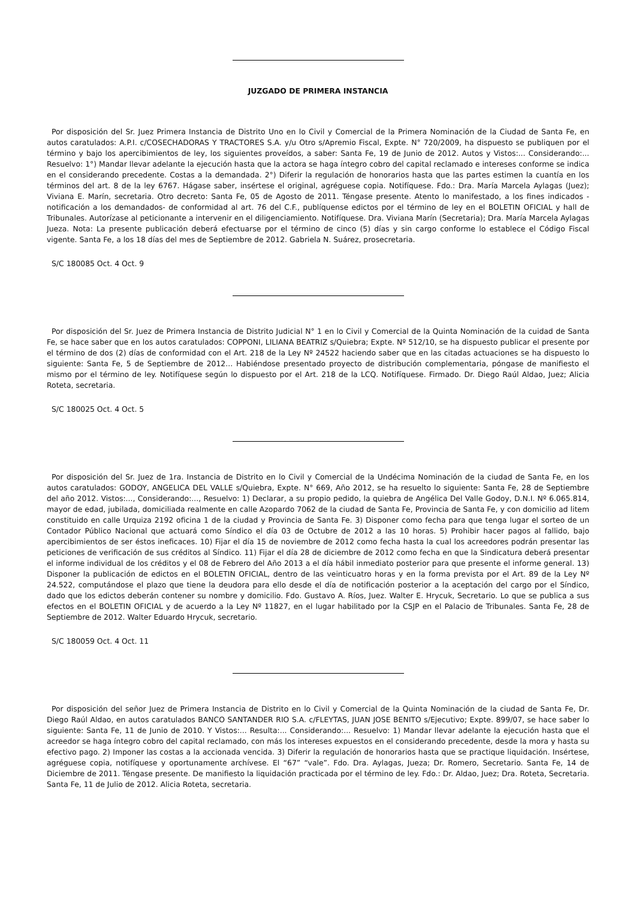JUZGADO DE PRIMERA INSTANCIA
Por disposición del Sr. Juez Primera Instancia de Distrito Uno en lo Civil y Comercial de la Primera Nominación de la Ciudad de Santa Fe, en autos caratulados: A.P.I. c/COSECHADORAS Y TRACTORES S.A. y/u Otro s/Apremio Fiscal, Expte. N° 720/2009, ha dispuesto se publiquen por el término y bajo los apercibimientos de ley, los siguientes proveídos, a saber: Santa Fe, 19 de Junio de 2012. Autos y Vistos:... Considerando:... Resuelvo: 1°) Mandar llevar adelante la ejecución hasta que la actora se haga íntegro cobro del capital reclamado e intereses conforme se indica en el considerando precedente. Costas a la demandada. 2°) Diferir la regulación de honorarios hasta que las partes estimen la cuantía en los términos del art. 8 de la ley 6767. Hágase saber, insértese el original, agréguese copia. Notifíquese. Fdo.: Dra. María Marcela Aylagas (Juez); Viviana E. Marín, secretaria. Otro decreto: Santa Fe, 05 de Agosto de 2011. Téngase presente. Atento lo manifestado, a los fines indicados -notificación a los demandados- de conformidad al art. 76 del C.F., publíquense edictos por el término de ley en el BOLETIN OFICIAL y hall de Tribunales. Autorízase al peticionante a intervenir en el diligenciamiento. Notifíquese. Dra. Viviana Marín (Secretaria); Dra. María Marcela Aylagas Jueza. Nota: La presente publicación deberá efectuarse por el término de cinco (5) días y sin cargo conforme lo establece el Código Fiscal vigente. Santa Fe, a los 18 días del mes de Septiembre de 2012. Gabriela N. Suárez, prosecretaria.
S/C 180085 Oct. 4 Oct. 9
Por disposición del Sr. Juez de Primera Instancia de Distrito Judicial N° 1 en lo Civil y Comercial de la Quinta Nominación de la cuidad de Santa Fe, se hace saber que en los autos caratulados: COPPONI, LILIANA BEATRIZ s/Quiebra; Expte. Nº 512/10, se ha dispuesto publicar el presente por el término de dos (2) días de conformidad con el Art. 218 de la Ley Nº 24522 haciendo saber que en las citadas actuaciones se ha dispuesto lo siguiente: Santa Fe, 5 de Septiembre de 2012... Habiéndose presentado proyecto de distribución complementaria, póngase de manifiesto el mismo por el término de ley. Notifíquese según lo dispuesto por el Art. 218 de la LCQ. Notifíquese. Firmado. Dr. Diego Raúl Aldao, Juez; Alicia Roteta, secretaria.
S/C 180025 Oct. 4 Oct. 5
Por disposición del Sr. Juez de 1ra. Instancia de Distrito en lo Civil y Comercial de la Undécima Nominación de la ciudad de Santa Fe, en los autos caratulados: GODOY, ANGELICA DEL VALLE s/Quiebra, Expte. N° 669, Año 2012, se ha resuelto lo siguiente: Santa Fe, 28 de Septiembre del año 2012. Vistos:..., Considerando:..., Resuelvo: 1) Declarar, a su propio pedido, la quiebra de Angélica Del Valle Godoy, D.N.I. Nº 6.065.814, mayor de edad, jubilada, domiciliada realmente en calle Azopardo 7062 de la ciudad de Santa Fe, Provincia de Santa Fe, y con domicilio ad litem constituido en calle Urquiza 2192 oficina 1 de la ciudad y Provincia de Santa Fe. 3) Disponer como fecha para que tenga lugar el sorteo de un Contador Público Nacional que actuará como Síndico el día 03 de Octubre de 2012 a las 10 horas. 5) Prohibir hacer pagos al fallido, bajo apercibimientos de ser éstos ineficaces. 10) Fijar el día 15 de noviembre de 2012 como fecha hasta la cual los acreedores podrán presentar las peticiones de verificación de sus créditos al Síndico. 11) Fijar el día 28 de diciembre de 2012 como fecha en que la Sindicatura deberá presentar el informe individual de los créditos y el 08 de Febrero del Año 2013 a el día hábil inmediato posterior para que presente el informe general. 13) Disponer la publicación de edictos en el BOLETIN OFICIAL, dentro de las veinticuatro horas y en la forma prevista por el Art. 89 de la Ley Nº 24.522, computándose el plazo que tiene la deudora para ello desde el día de notificación posterior a la aceptación del cargo por el Síndico, dado que los edictos deberán contener su nombre y domicilio. Fdo. Gustavo A. Ríos, Juez. Walter E. Hrycuk, Secretario. Lo que se publica a sus efectos en el BOLETIN OFICIAL y de acuerdo a la Ley Nº 11827, en el lugar habilitado por la CSJP en el Palacio de Tribunales. Santa Fe, 28 de Septiembre de 2012. Walter Eduardo Hrycuk, secretario.
S/C 180059 Oct. 4 Oct. 11
Por disposición del señor Juez de Primera Instancia de Distrito en lo Civil y Comercial de la Quinta Nominación de la ciudad de Santa Fe, Dr. Diego Raúl Aldao, en autos caratulados BANCO SANTANDER RIO S.A. c/FLEYTAS, JUAN JOSE BENITO s/Ejecutivo; Expte. 899/07, se hace saber lo siguiente: Santa Fe, 11 de Junio de 2010. Y Vistos:... Resulta:... Considerando:... Resuelvo: 1) Mandar llevar adelante la ejecución hasta que el acreedor se haga íntegro cobro del capital reclamado, con más los intereses expuestos en el considerando precedente, desde la mora y hasta su efectivo pago. 2) Imponer las costas a la accionada vencida. 3) Diferir la regulación de honorarios hasta que se practique liquidación. Insértese, agréguese copia, notifíquese y oportunamente archívese. El “67” “vale”. Fdo. Dra. Aylagas, Jueza; Dr. Romero, Secretario. Santa Fe, 14 de Diciembre de 2011. Téngase presente. De manifiesto la liquidación practicada por el término de ley. Fdo.: Dr. Aldao, Juez; Dra. Roteta, Secretaria. Santa Fe, 11 de Julio de 2012. Alicia Roteta, secretaria.